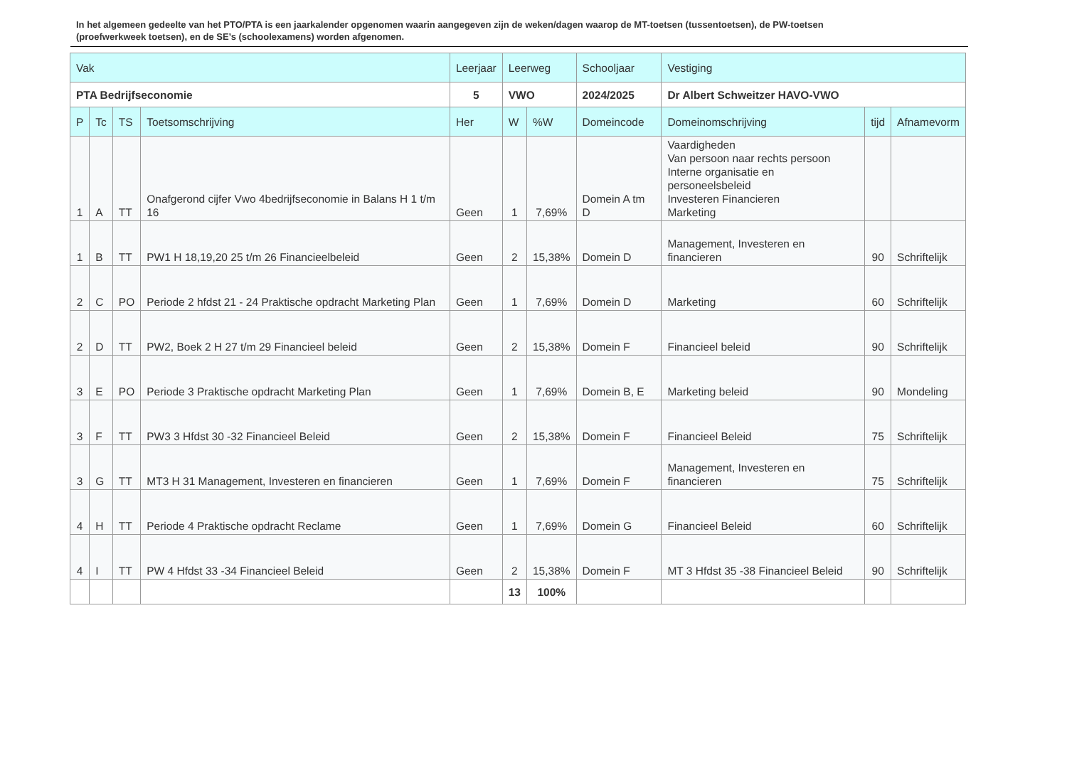In het algemeen gedeelte van het PTO/PTA is een jaarkalender opgenomen waarin aangegeven zijn de weken/dagen waarop de MT-toetsen (tussentoetsen), de PW-toetsen (proefwerkweek toetsen), en de SE’s (schoolexamens) worden afgenomen.
| Vak | | | | Leerjaar | Leerweg | | Schooljaar | Vestiging | | |
| --- | --- | --- | --- | --- | --- | --- | --- | --- | --- | --- |
| PTA Bedrijfseconomie | | | | 5 | VWO | | 2024/2025 | Dr Albert Schweitzer HAVO-VWO | | |
| P | Tc | TS | Toetsomschrijving | Her | W | %W | Domeincode | Domeinomschrijving | tijd | Afnamevorm |
| 1 | A | TT | Onafgerond cijfer Vwo 4bedrijfseconomie in Balans H 1 t/m 16 | Geen | 1 | 7,69% | Domein A tm D | Vaardigheden Van persoon naar rechts persoon Interne organisatie en personeelsbeleid Investeren Financieren Marketing | | |
| 1 | B | TT | PW1 H 18,19,20 25 t/m 26 Financieelbeleid | Geen | 2 | 15,38% | Domein D | Management, Investeren en financieren | 90 | Schriftelijk |
| 2 | C | PO | Periode 2 hfdst 21 - 24 Praktische opdracht Marketing Plan | Geen | 1 | 7,69% | Domein D | Marketing | 60 | Schriftelijk |
| 2 | D | TT | PW2, Boek 2 H 27 t/m 29 Financieel beleid | Geen | 2 | 15,38% | Domein F | Financieel beleid | 90 | Schriftelijk |
| 3 | E | PO | Periode 3 Praktische opdracht Marketing Plan | Geen | 1 | 7,69% | Domein B, E | Marketing beleid | 90 | Mondeling |
| 3 | F | TT | PW3 3 Hfdst 30 -32 Financieel Beleid | Geen | 2 | 15,38% | Domein F | Financieel Beleid | 75 | Schriftelijk |
| 3 | G | TT | MT3 H 31 Management, Investeren en financieren | Geen | 1 | 7,69% | Domein F | Management, Investeren en financieren | 75 | Schriftelijk |
| 4 | H | TT | Periode 4 Praktische opdracht Reclame | Geen | 1 | 7,69% | Domein G | Financieel Beleid | 60 | Schriftelijk |
| 4 | I | TT | PW 4 Hfdst 33 -34 Financieel Beleid | Geen | 2 | 15,38% | Domein F | MT 3 Hfdst 35 -38 Financieel Beleid | 90 | Schriftelijk |
| | | | | | 13 | 100% | | | | |